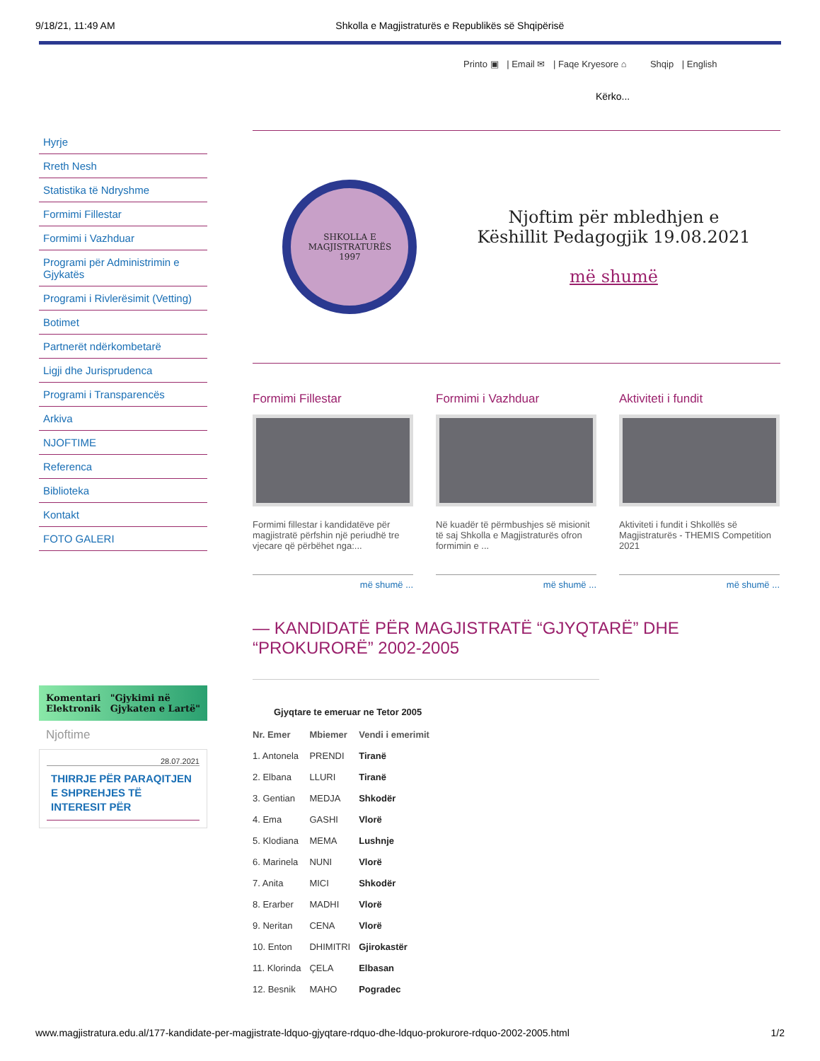9/18/21, 11:49 AM Shkolla e Magjistraturës e Republikës së Shqipërisë
Printo ▣ | Email ✉ | Faqe Kryesore ⌂ Shqip | English
Kërko...
Hyrje
Rreth Nesh
Statistika të Ndryshme
Formimi Fillestar
Formimi i Vazhduar
Programi për Administrimin e Gjykatës
Programi i Rivlerësimit (Vetting)
Botimet
Partnerët ndërkombetarë
Ligji dhe Jurisprudenca
Programi i Transparencës
Arkiva
NJOFTIME
Referenca
Biblioteka
Kontakt
FOTO GALERI
Komentari
Elektronik "Gjykimi në
Gjykaten e Lartë"
Njoftime
28.07.2021
THIRRJE PËR PARAQITJEN E SHPREHJES TË INTERESIT PËR
SHKOLLA E
MAGJISTRATURËS
1997
Njoftim për mbledhjen e
Këshillit Pedagogjik 19.08.2021
më shumë
Formimi Fillestar
Formimi fillestar i kandidatëve për magjistratë përfshin një periudhë tre vjecare që përbëhet nga:...
më shumë ...
Formimi i Vazhduar
Në kuadër të përmbushjes së misionit të saj Shkolla e Magjistraturës ofron formimin e ...
më shumë ...
Aktiviteti i fundit
Aktiviteti i fundit i Shkollës së Magjistraturës - THEMIS Competition 2021
më shumë ...
— KANDIDATË PËR MAGJISTRATË “GJYQTARË” DHE “PROKURORË” 2002-2005
Gjyqtare te emeruar ne Tetor 2005
| Nr. Emer | Mbiemer | Vendi i emerimit |
| --- | --- | --- |
| 1. Antonela | PRENDI | Tiranë |
| 2. Elbana | LLURI | Tiranë |
| 3. Gentian | MEDJA | Shkodër |
| 4. Ema | GASHI | Vlorë |
| 5. Klodiana | MEMA | Lushnje |
| 6. Marinela | NUNI | Vlorë |
| 7. Anita | MICI | Shkodër |
| 8. Erarber | MADHI | Vlorë |
| 9. Neritan | CENA | Vlorë |
| 10. Enton | DHIMITRI | Gjirokastër |
| 11. Klorinda | ÇELA | Elbasan |
| 12. Besnik | MAHO | Pogradec |
www.magjistratura.edu.al/177-kandidate-per-magjistrate-ldquo-gjyqtare-rdquo-dhe-ldquo-prokurore-rdquo-2002-2005.html 1/2